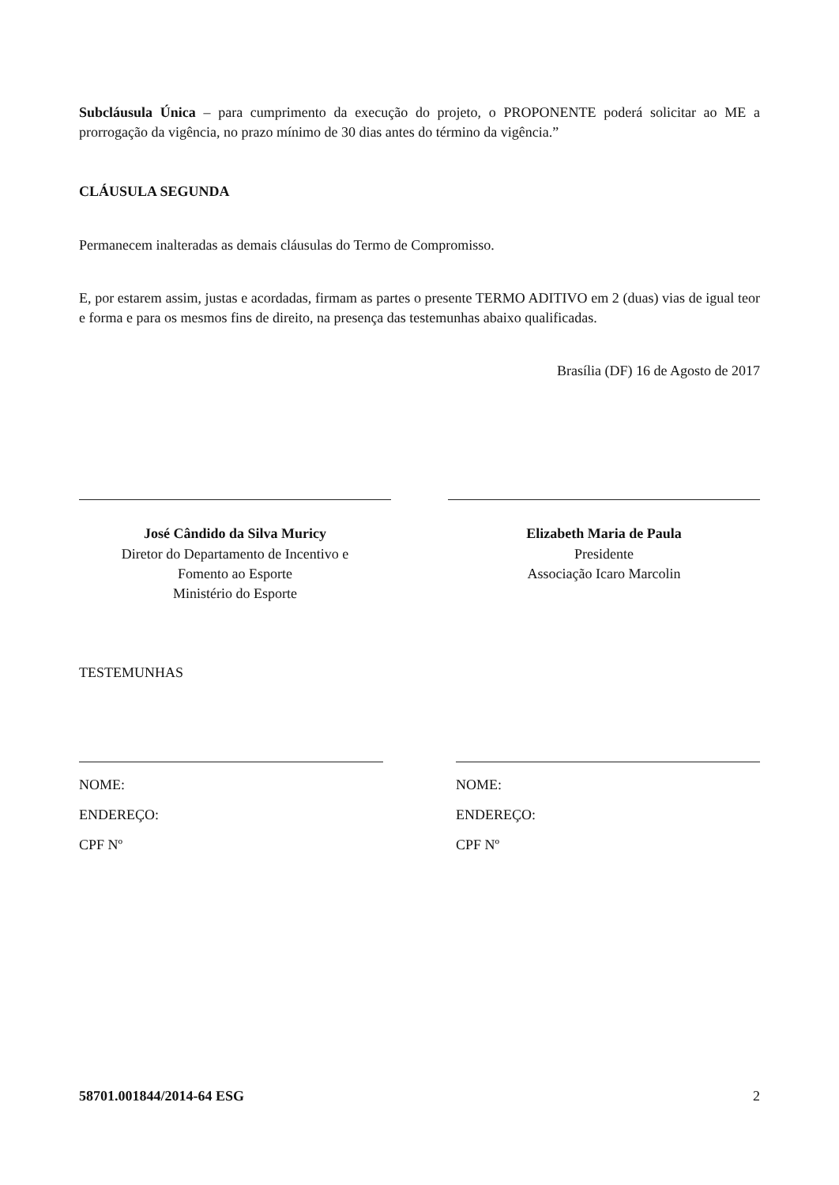Subcláusula Única – para cumprimento da execução do projeto, o PROPONENTE poderá solicitar ao ME a prorrogação da vigência, no prazo mínimo de 30 dias antes do término da vigência.”
CLÁUSULA SEGUNDA
Permanecem inalteradas as demais cláusulas do Termo de Compromisso.
E, por estarem assim, justas e acordadas, firmam as partes o presente TERMO ADITIVO em 2 (duas) vias de igual teor e forma e para os mesmos fins de direito, na presença das testemunhas abaixo qualificadas.
Brasília (DF) 16 de Agosto de 2017
José Cândido da Silva Muricy
Diretor do Departamento de Incentivo e
Fomento ao Esporte
Ministério do Esporte
Elizabeth Maria de Paula
Presidente
Associação Icaro Marcolin
TESTEMUNHAS
NOME:
ENDEREÇO:
CPF Nº
NOME:
ENDEREÇO:
CPF Nº
58701.001844/2014-64 ESG 2